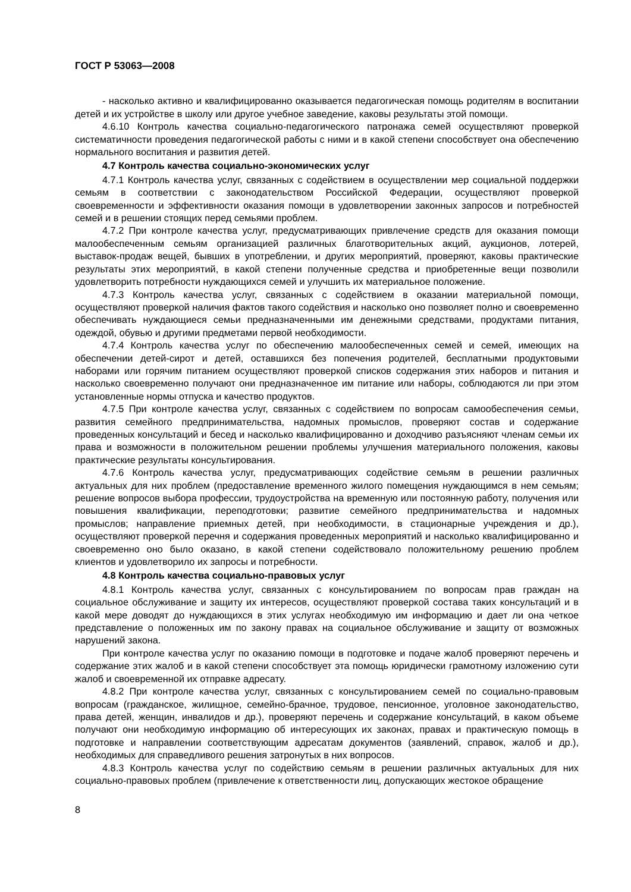ГОСТ Р 53063—2008
- насколько активно и квалифицированно оказывается педагогическая помощь родителям в воспитании детей и их устройстве в школу или другое учебное заведение, каковы результаты этой помощи.
4.6.10 Контроль качества социально-педагогического патронажа семей осуществляют проверкой систематичности проведения педагогической работы с ними и в какой степени способствует она обеспечению нормального воспитания и развития детей.
4.7 Контроль качества социально-экономических услуг
4.7.1 Контроль качества услуг, связанных с содействием в осуществлении мер социальной поддержки семьям в соответствии с законодательством Российской Федерации, осуществляют проверкой своевременности и эффективности оказания помощи в удовлетворении законных запросов и потребностей семей и в решении стоящих перед семьями проблем.
4.7.2 При контроле качества услуг, предусматривающих привлечение средств для оказания помощи малообеспеченным семьям организацией различных благотворительных акций, аукционов, лотерей, выставок-продаж вещей, бывших в употреблении, и других мероприятий, проверяют, каковы практические результаты этих мероприятий, в какой степени полученные средства и приобретенные вещи позволили удовлетворить потребности нуждающихся семей и улучшить их материальное положение.
4.7.3 Контроль качества услуг, связанных с содействием в оказании материальной помощи, осуществляют проверкой наличия фактов такого содействия и насколько оно позволяет полно и своевременно обеспечивать нуждающиеся семьи предназначенными им денежными средствами, продуктами питания, одеждой, обувью и другими предметами первой необходимости.
4.7.4 Контроль качества услуг по обеспечению малообеспеченных семей и семей, имеющих на обеспечении детей-сирот и детей, оставшихся без попечения родителей, бесплатными продуктовыми наборами или горячим питанием осуществляют проверкой списков содержания этих наборов и питания и насколько своевременно получают они предназначенное им питание или наборы, соблюдаются ли при этом установленные нормы отпуска и качество продуктов.
4.7.5 При контроле качества услуг, связанных с содействием по вопросам самообеспечения семьи, развития семейного предпринимательства, надомных промыслов, проверяют состав и содержание проведенных консультаций и бесед и насколько квалифицированно и доходчиво разъясняют членам семьи их права и возможности в положительном решении проблемы улучшения материального положения, каковы практические результаты консультирования.
4.7.6 Контроль качества услуг, предусматривающих содействие семьям в решении различных актуальных для них проблем (предоставление временного жилого помещения нуждающимся в нем семьям; решение вопросов выбора профессии, трудоустройства на временную или постоянную работу, получения или повышения квалификации, переподготовки; развитие семейного предпринимательства и надомных промыслов; направление приемных детей, при необходимости, в стационарные учреждения и др.), осуществляют проверкой перечня и содержания проведенных мероприятий и насколько квалифицированно и своевременно оно было оказано, в какой степени содействовало положительному решению проблем клиентов и удовлетворило их запросы и потребности.
4.8 Контроль качества социально-правовых услуг
4.8.1 Контроль качества услуг, связанных с консультированием по вопросам прав граждан на социальное обслуживание и защиту их интересов, осуществляют проверкой состава таких консультаций и в какой мере доводят до нуждающихся в этих услугах необходимую им информацию и дает ли она четкое представление о положенных им по закону правах на социальное обслуживание и защиту от возможных нарушений закона.
При контроле качества услуг по оказанию помощи в подготовке и подаче жалоб проверяют перечень и содержание этих жалоб и в какой степени способствует эта помощь юридически грамотному изложению сути жалоб и своевременной их отправке адресату.
4.8.2 При контроле качества услуг, связанных с консультированием семей по социально-правовым вопросам (гражданское, жилищное, семейно-брачное, трудовое, пенсионное, уголовное законодательство, права детей, женщин, инвалидов и др.), проверяют перечень и содержание консультаций, в каком объеме получают они необходимую информацию об интересующих их законах, правах и практическую помощь в подготовке и направлении соответствующим адресатам документов (заявлений, справок, жалоб и др.), необходимых для справедливого решения затронутых в них вопросов.
4.8.3 Контроль качества услуг по содействию семьям в решении различных актуальных для них социально-правовых проблем (привлечение к ответственности лиц, допускающих жестокое обращение
8